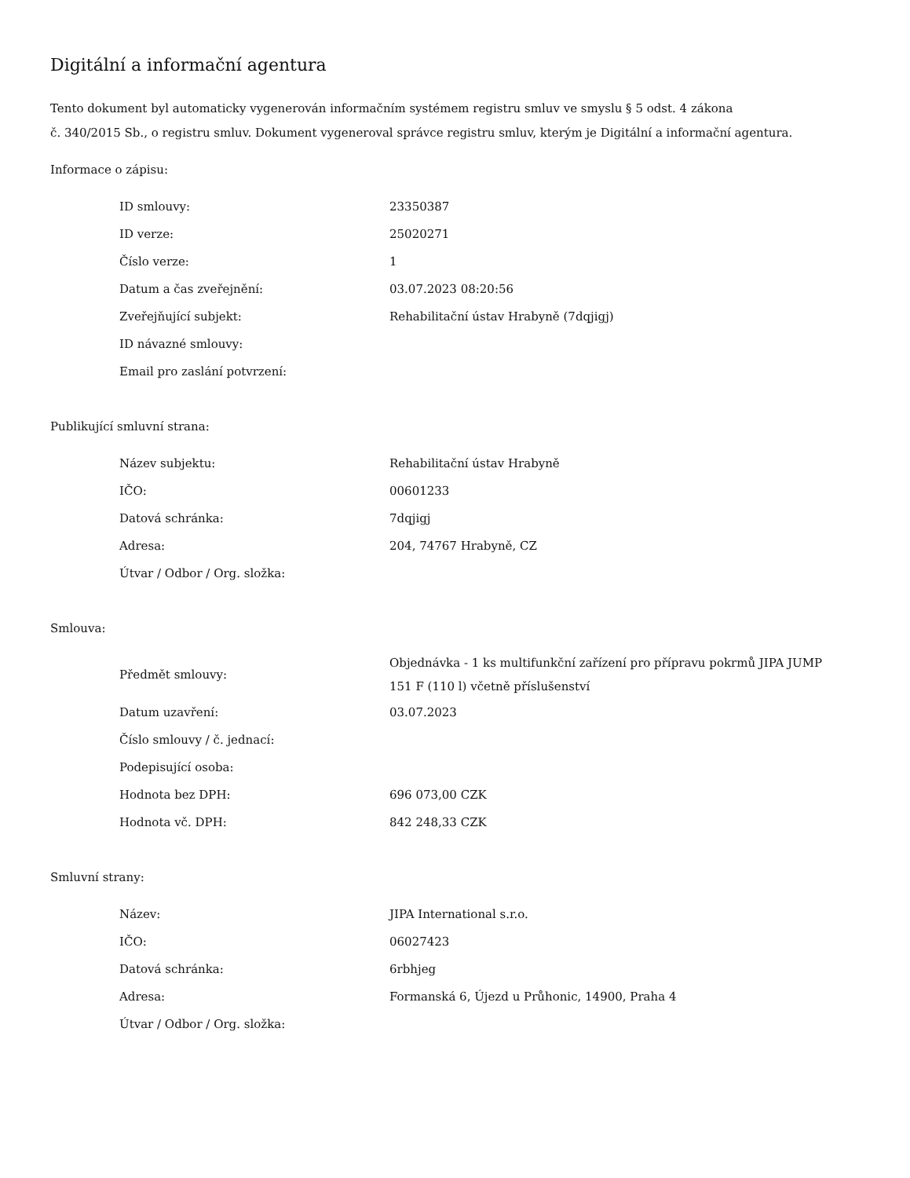Digitální a informační agentura
Tento dokument byl automaticky vygenerován informačním systémem registru smluv ve smyslu § 5 odst. 4 zákona
č. 340/2015 Sb., o registru smluv. Dokument vygeneroval správce registru smluv, kterým je Digitální a informační agentura.
Informace o zápisu:
| ID smlouvy: | 23350387 |
| ID verze: | 25020271 |
| Číslo verze: | 1 |
| Datum a čas zveřejnění: | 03.07.2023 08:20:56 |
| Zveřejňující subjekt: | Rehabilitační ústav Hrabyně (7dqjigj) |
| ID návazné smlouvy: | |
| Email pro zaslání potvrzení: | |
Publikující smluvní strana:
| Název subjektu: | Rehabilitační ústav Hrabyně |
| IČO: | 00601233 |
| Datová schránka: | 7dqjigj |
| Adresa: | 204, 74767 Hrabyně, CZ |
| Útvar / Odbor / Org. složka: | |
Smlouva:
| Předmět smlouvy: | Objednávka - 1 ks multifunkční zařízení pro přípravu pokrmů JIPA JUMP 151 F (110 l) včetně příslušenství |
| Datum uzavření: | 03.07.2023 |
| Číslo smlouvy / č. jednací: | |
| Podepisující osoba: | |
| Hodnota bez DPH: | 696 073,00 CZK |
| Hodnota vč. DPH: | 842 248,33 CZK |
Smluvní strany:
| Název: | JIPA International s.r.o. |
| IČO: | 06027423 |
| Datová schránka: | 6rbhjeg |
| Adresa: | Formanská 6, Újezd u Průhonic, 14900, Praha 4 |
| Útvar / Odbor / Org. složka: | |